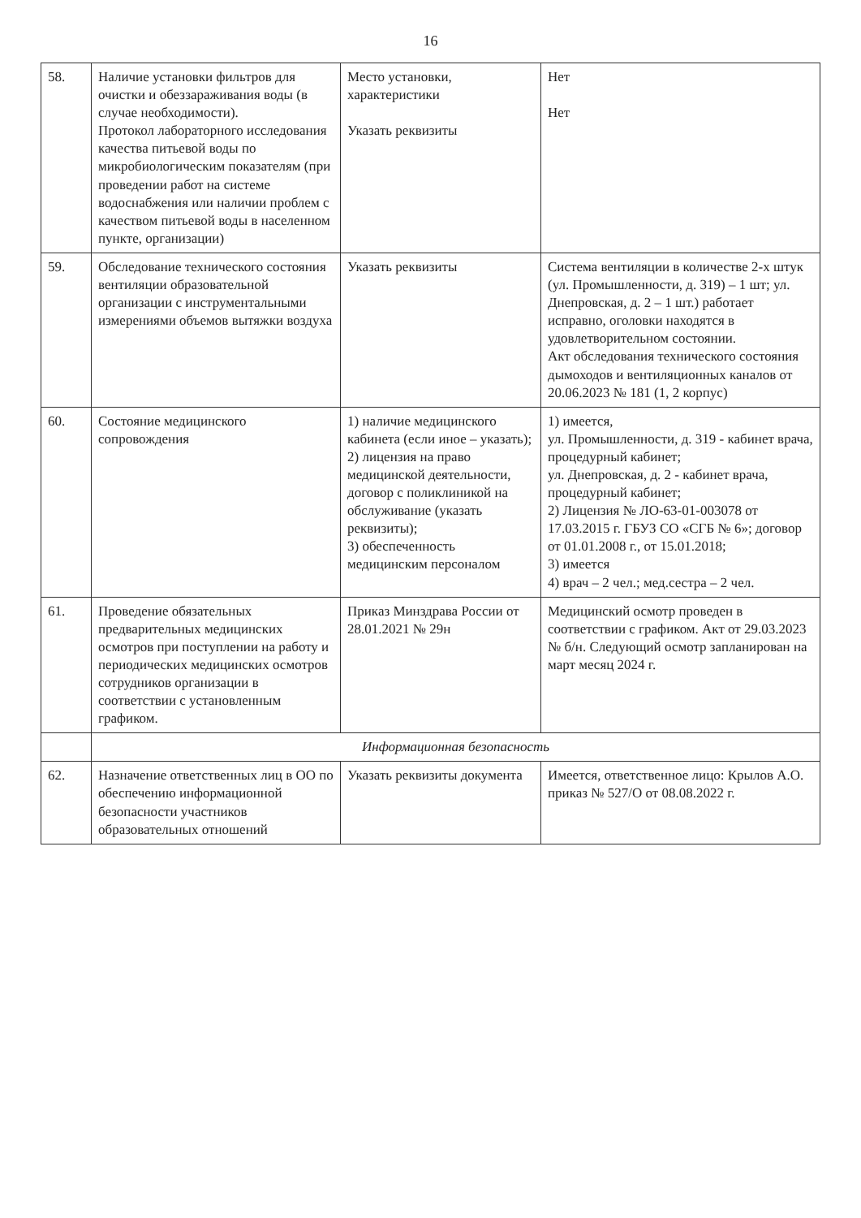16
| 58. | Наличие установки фильтров для очистки и обеззараживания воды (в случае необходимости). Протокол лабораторного исследования качества питьевой воды по микробиологическим показателям (при проведении работ на системе водоснабжения или наличии проблем с качеством питьевой воды в населенном пункте, организации) | Место установки, характеристики Указать реквизиты | Нет Нет |
| 59. | Обследование технического состояния вентиляции образовательной организации с инструментальными измерениями объемов вытяжки воздуха | Указать реквизиты | Система вентиляции в количестве 2-х штук (ул. Промышленности, д. 319) – 1 шт; ул. Днепровская, д. 2 – 1 шт.) работает исправно, оголовки находятся в удовлетворительном состоянии. Акт обследования технического состояния дымоходов и вентиляционных каналов от 20.06.2023 № 181 (1, 2 корпус) |
| 60. | Состояние медицинского сопровождения | 1) наличие медицинского кабинета (если иное – указать); 2) лицензия на право медицинской деятельности, договор с поликлиникой на обслуживание (указать реквизиты); 3) обеспеченность медицинским персоналом | 1) имеется, ул. Промышленности, д. 319 - кабинет врача, процедурный кабинет; ул. Днепровская, д. 2 - кабинет врача, процедурный кабинет; 2) Лицензия № ЛО-63-01-003078 от 17.03.2015 г. ГБУЗ СО «СГБ № 6»; договор от 01.01.2008 г., от 15.01.2018; 3) имеется 4) врач – 2 чел.; мед.сестра – 2 чел. |
| 61. | Проведение обязательных предварительных медицинских осмотров при поступлении на работу и периодических медицинских осмотров сотрудников организации в соответствии с установленным графиком. | Приказ Минздрава России от 28.01.2021 № 29н | Медицинский осмотр проведен в соответствии с графиком. Акт от 29.03.2023 № б/н. Следующий осмотр запланирован на март месяц 2024 г. |
| | Информационная безопасность | | |
| 62. | Назначение ответственных лиц в ОО по обеспечению информационной безопасности участников образовательных отношений | Указать реквизиты документа | Имеется, ответственное лицо: Крылов А.О. приказ № 527/О от 08.08.2022 г. |